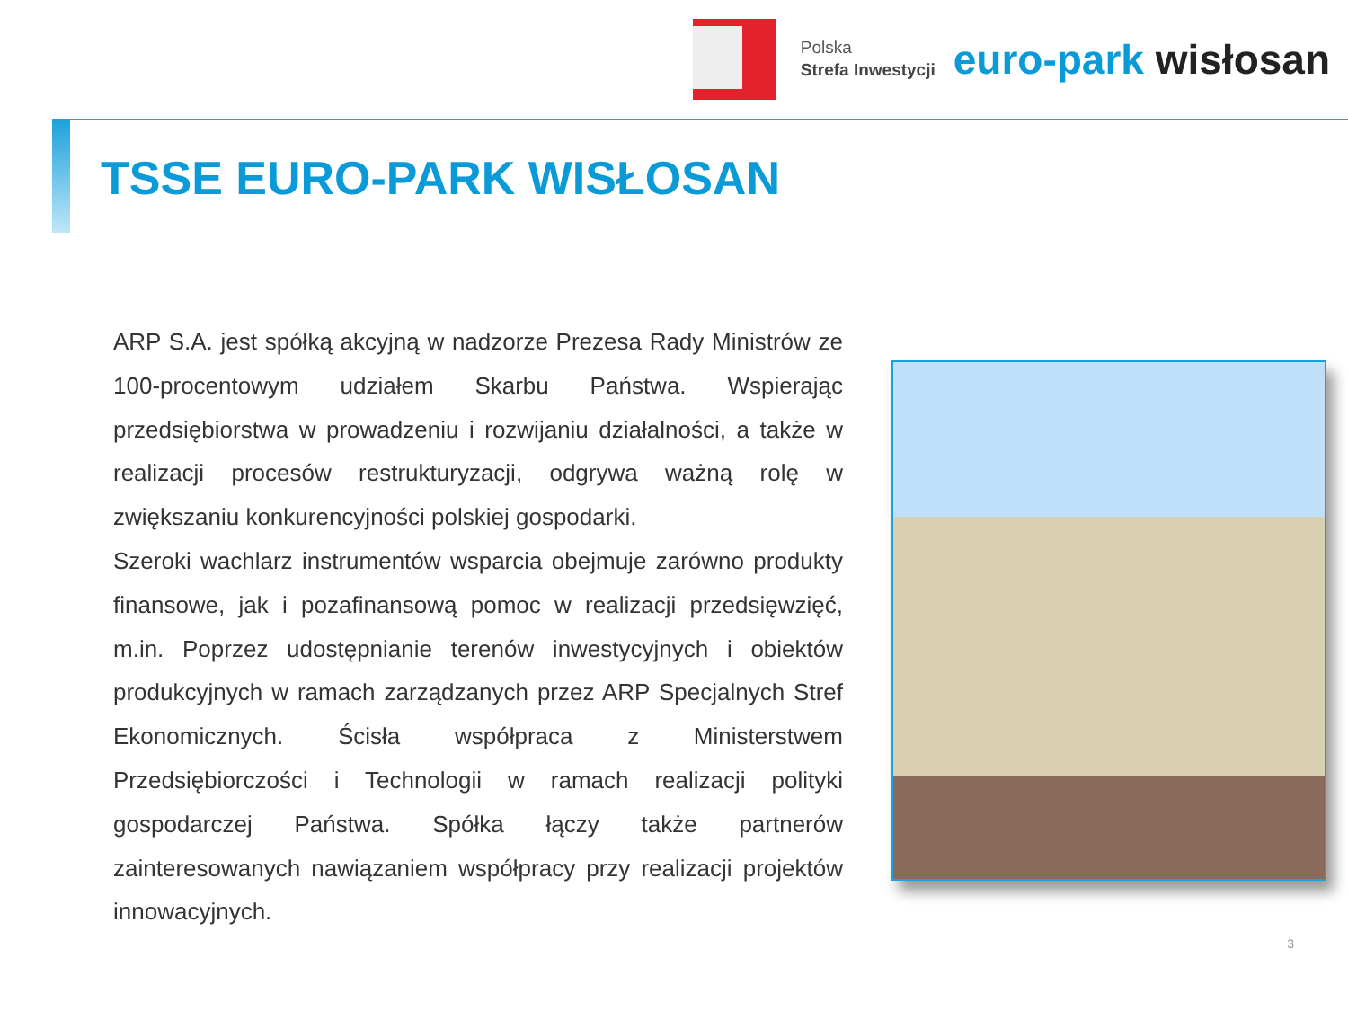Polska
Strefa Inwestycji
euro-park wisłosan
TSSE EURO-PARK WISŁOSAN
ARP S.A. jest spółką akcyjną w nadzorze Prezesa Rady Ministrów ze 100-procentowym udziałem Skarbu Państwa. Wspierając przedsiębiorstwa w prowadzeniu i rozwijaniu działalności, a także w realizacji procesów restrukturyzacji, odgrywa ważną rolę w zwiększaniu konkurencyjności polskiej gospodarki.
Szeroki wachlarz instrumentów wsparcia obejmuje zarówno produkty finansowe, jak i pozafinansową pomoc w realizacji przedsięwzięć, m.in. Poprzez udostępnianie terenów inwestycyjnych i obiektów produkcyjnych w ramach zarządzanych przez ARP Specjalnych Stref Ekonomicznych. Ścisła współpraca z Ministerstwem Przedsiębiorczości i Technologii w ramach realizacji polityki gospodarczej Państwa. Spółka łączy także partnerów zainteresowanych nawiązaniem współpracy przy realizacji projektów innowacyjnych.
3